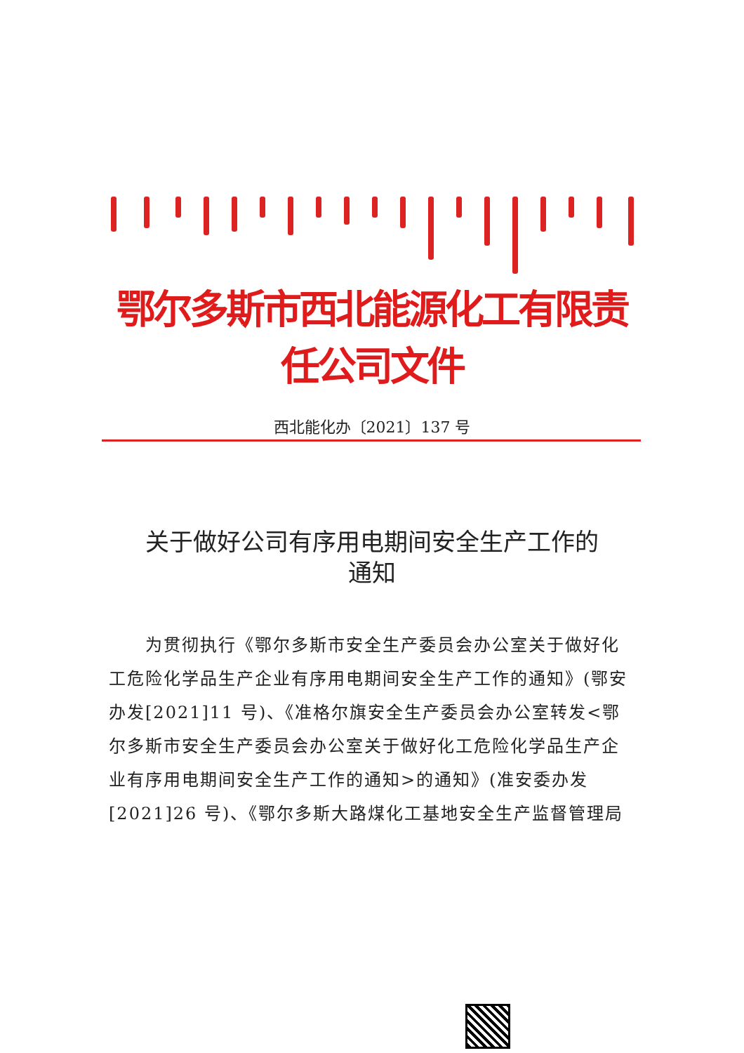鄂尔多斯市西北能源化工有限责任公司文件
西北能化办〔2021〕137 号
关于做好公司有序用电期间安全生产工作的
通知
　　为贯彻执行《鄂尔多斯市安全生产委员会办公室关于做好化工危险化学品生产企业有序用电期间安全生产工作的通知》(鄂安办发[2021]11 号)、《准格尔旗安全生产委员会办公室转发<鄂尔多斯市安全生产委员会办公室关于做好化工危险化学品生产企业有序用电期间安全生产工作的通知>的通知》(准安委办发[2021]26 号)、《鄂尔多斯大路煤化工基地安全生产监督管理局